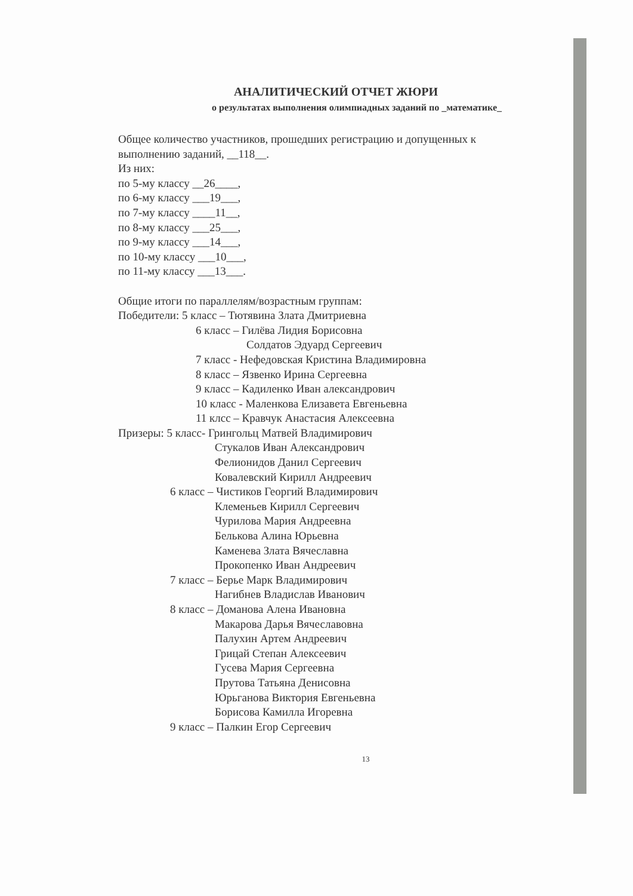АНАЛИТИЧЕСКИЙ ОТЧЕТ ЖЮРИ
о результатах выполнения олимпиадных заданий по _математике_
Общее количество участников, прошедших регистрацию и допущенных к выполнению заданий, __118__.
Из них:
по 5-му классу __26____,
по 6-му классу ___19___,
по 7-му классу ____11__,
по 8-му классу ___25___,
по 9-му классу ___14___,
по 10-му классу ___10___,
по 11-му классу ___13___.
Общие итоги по параллелям/возрастным группам:
Победители: 5 класс – Тютявина Злата Дмитриевна
6 класс – Гилёва Лидия Борисовна
Солдатов Эдуард Сергеевич
7 класс - Нефедовская Кристина Владимировна
8 класс – Язвенко Ирина Сергеевна
9 класс – Кадиленко Иван александрович
10 класс - Маленкова Елизавета Евгеньевна
11 клсс – Кравчук Анастасия Алексеевна
Призеры: 5 класс- Грингольц Матвей Владимирович
Стукалов Иван Александрович
Фелионидов Данил Сергеевич
Ковалевский Кирилл Андреевич
6 класс – Чистиков Георгий Владимирович
Клеменьев Кирилл Сергеевич
Чурилова Мария Андреевна
Белькова Алина Юрьевна
Каменева Злата Вячеславна
Прокопенко Иван Андреевич
7 класс – Берье Марк Владимирович
Нагибнев Владислав Иванович
8 класс – Доманова Алена Ивановна
Макарова Дарья Вячеславовна
Палухин Артем Андреевич
Грицай Степан Алексеевич
Гусева Мария Сергеевна
Прутова Татьяна Денисовна
Юрьганова Виктория Евгеньевна
Борисова Камилла Игоревна
9 класс – Палкин Егор Сергеевич
13